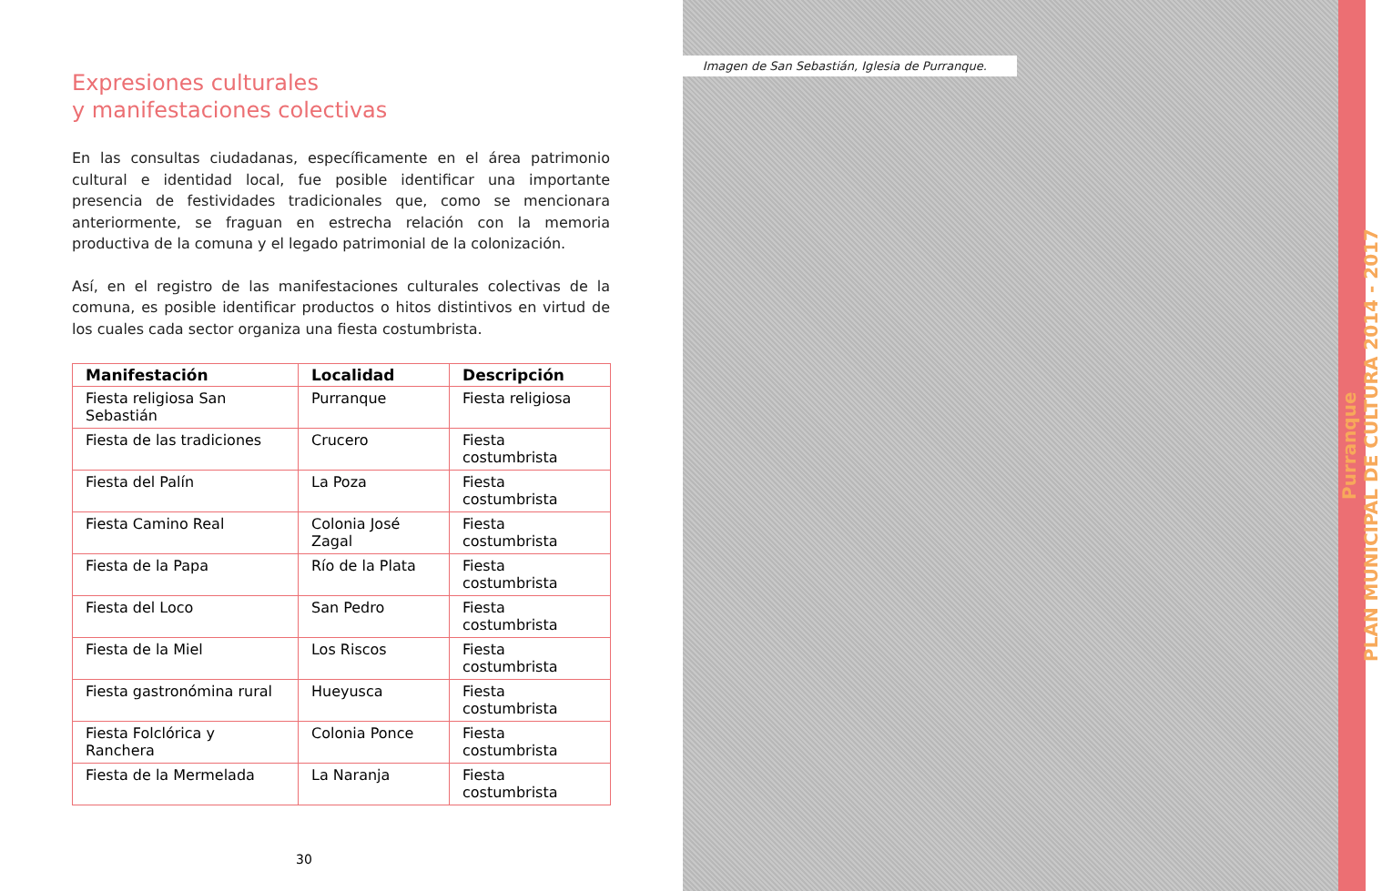Expresiones culturales
y manifestaciones colectivas
En las consultas ciudadanas, específicamente en el área patrimonio cultural e identidad local, fue posible identificar una importante presencia de festividades tradicionales que, como se mencionara anteriormente, se fraguan en estrecha relación con la memoria productiva de la comuna y el legado patrimonial de la colonización.
Así, en el registro de las manifestaciones culturales colectivas de la comuna, es posible identificar productos o hitos distintivos en virtud de los cuales cada sector organiza una fiesta costumbrista.
| Manifestación | Localidad | Descripción |
| --- | --- | --- |
| Fiesta religiosa San Sebastián | Purranque | Fiesta religiosa |
| Fiesta de las tradiciones | Crucero | Fiesta costumbrista |
| Fiesta del Palín | La Poza | Fiesta costumbrista |
| Fiesta Camino Real | Colonia José Zagal | Fiesta costumbrista |
| Fiesta de la Papa | Río de la Plata | Fiesta costumbrista |
| Fiesta del Loco | San Pedro | Fiesta costumbrista |
| Fiesta de la Miel | Los Riscos | Fiesta costumbrista |
| Fiesta gastronómina rural | Hueyusca | Fiesta costumbrista |
| Fiesta Folclórica y Ranchera | Colonia Ponce | Fiesta costumbrista |
| Fiesta de la Mermelada | La Naranja | Fiesta costumbrista |
30
Imagen de San Sebastián, Iglesia de Purranque.
Purranque
PLAN MUNICIPAL DE CULTURA 2014 - 2017